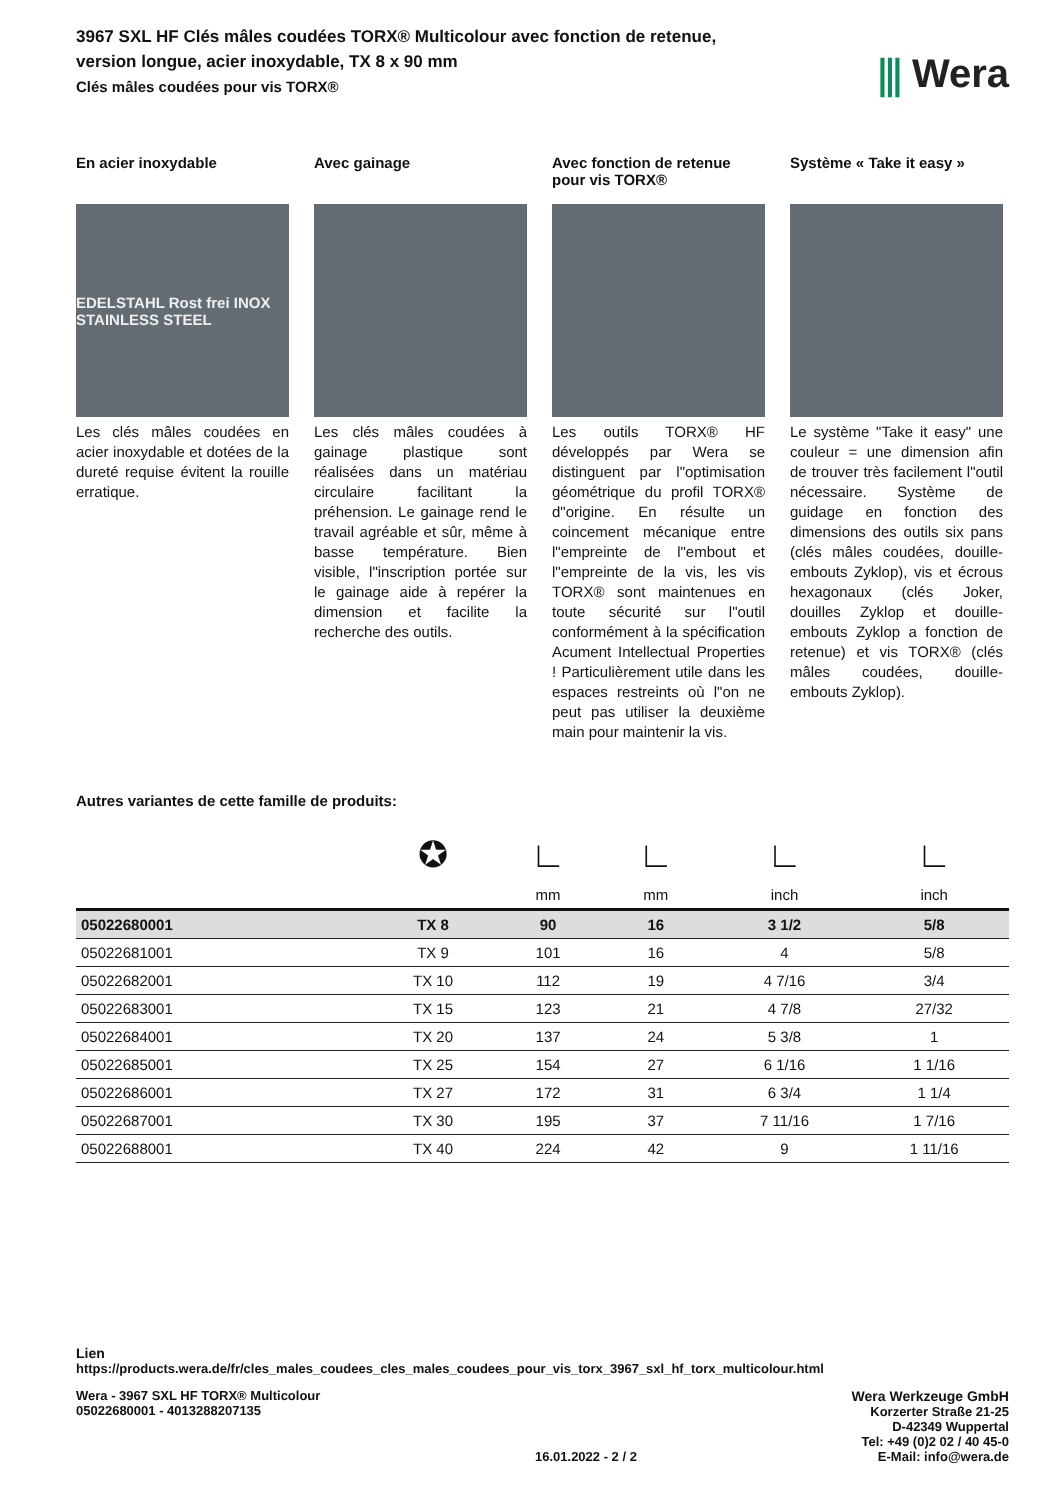3967 SXL HF Clés mâles coudées TORX® Multicolour avec fonction de retenue,
version longue, acier inoxydable, TX 8 x 90 mm
Clés mâles coudées pour vis TORX®
⫼ Wera
En acier inoxydable
EDELSTAHL Rost frei INOX STAINLESS STEEL
Les clés mâles coudées en acier inoxydable et dotées de la dureté requise évitent la rouille erratique.
Avec gainage
Les clés mâles coudées à gainage plastique sont réalisées dans un matériau circulaire facilitant la préhension. Le gainage rend le travail agréable et sûr, même à basse température. Bien visible, l"inscription portée sur le gainage aide à repérer la dimension et facilite la recherche des outils.
Avec fonction de retenue pour vis TORX®
Les outils TORX® HF développés par Wera se distinguent par l"optimisation géométrique du profil TORX® d"origine. En résulte un coincement mécanique entre l"empreinte de l"embout et l"empreinte de la vis, les vis TORX® sont maintenues en toute sécurité sur l"outil conformément à la spécification Acument Intellectual Properties ! Particulièrement utile dans les espaces restreints où l"on ne peut pas utiliser la deuxième main pour maintenir la vis.
Système « Take it easy »
Le système "Take it easy" une couleur = une dimension afin de trouver très facilement l"outil nécessaire. Système de guidage en fonction des dimensions des outils six pans (clés mâles coudées, douille-embouts Zyklop), vis et écrous hexagonaux (clés Joker, douilles Zyklop et douille-embouts Zyklop a fonction de retenue) et vis TORX® (clés mâles coudées, douille-embouts Zyklop).
Autres variantes de cette famille de produits:
| | ✪ | ∟ | ∟ | ∟ | ∟ |
| --- | --- | --- | --- | --- | --- |
| | | mm | mm | inch | inch |
| 05022680001 | TX 8 | 90 | 16 | 3 1/2 | 5/8 |
| 05022681001 | TX 9 | 101 | 16 | 4 | 5/8 |
| 05022682001 | TX 10 | 112 | 19 | 4 7/16 | 3/4 |
| 05022683001 | TX 15 | 123 | 21 | 4 7/8 | 27/32 |
| 05022684001 | TX 20 | 137 | 24 | 5 3/8 | 1 |
| 05022685001 | TX 25 | 154 | 27 | 6 1/16 | 1 1/16 |
| 05022686001 | TX 27 | 172 | 31 | 6 3/4 | 1 1/4 |
| 05022687001 | TX 30 | 195 | 37 | 7 11/16 | 1 7/16 |
| 05022688001 | TX 40 | 224 | 42 | 9 | 1 11/16 |
Lien
https://products.wera.de/fr/cles_males_coudees_cles_males_coudees_pour_vis_torx_3967_sxl_hf_torx_multicolour.html
Wera - 3967 SXL HF TORX® Multicolour
05022680001 - 4013288207135
16.01.2022 - 2 / 2
Wera Werkzeuge GmbH
Korzerter Straße 21-25
D-42349 Wuppertal
Tel: +49 (0)2 02 / 40 45-0
E-Mail: info@wera.de